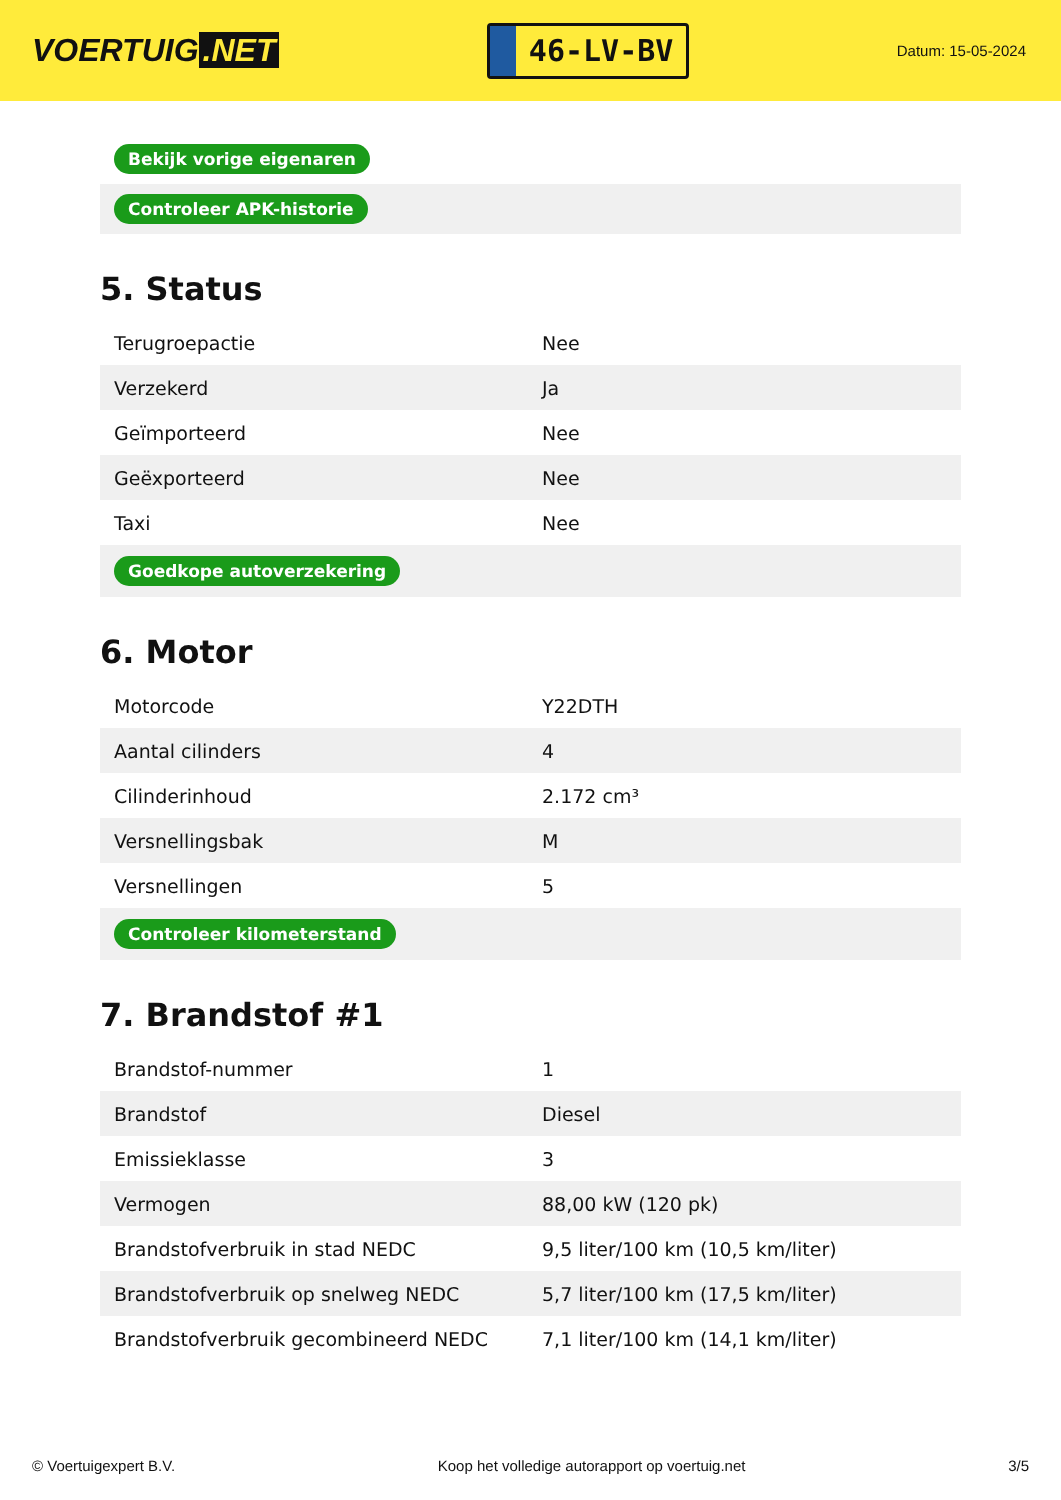VOERTUIG.NET
46-LV-BV
Datum: 15-05-2024
| Bekijk vorige eigenaren |
| Controleer APK-historie |
5. Status
| Terugroepactie | Nee |
| Verzekerd | Ja |
| Geïmporteerd | Nee |
| Geëxporteerd | Nee |
| Taxi | Nee |
| Goedkope autoverzekering | |
6. Motor
| Motorcode | Y22DTH |
| Aantal cilinders | 4 |
| Cilinderinhoud | 2.172 cm³ |
| Versnellingsbak | M |
| Versnellingen | 5 |
| Controleer kilometerstand | |
7. Brandstof #1
| Brandstof-nummer | 1 |
| Brandstof | Diesel |
| Emissieklasse | 3 |
| Vermogen | 88,00 kW (120 pk) |
| Brandstofverbruik in stad NEDC | 9,5 liter/100 km (10,5 km/liter) |
| Brandstofverbruik op snelweg NEDC | 5,7 liter/100 km (17,5 km/liter) |
| Brandstofverbruik gecombineerd NEDC | 7,1 liter/100 km (14,1 km/liter) |
© Voertuigexpert B.V. Koop het volledige autorapport op voertuig.net 3/5